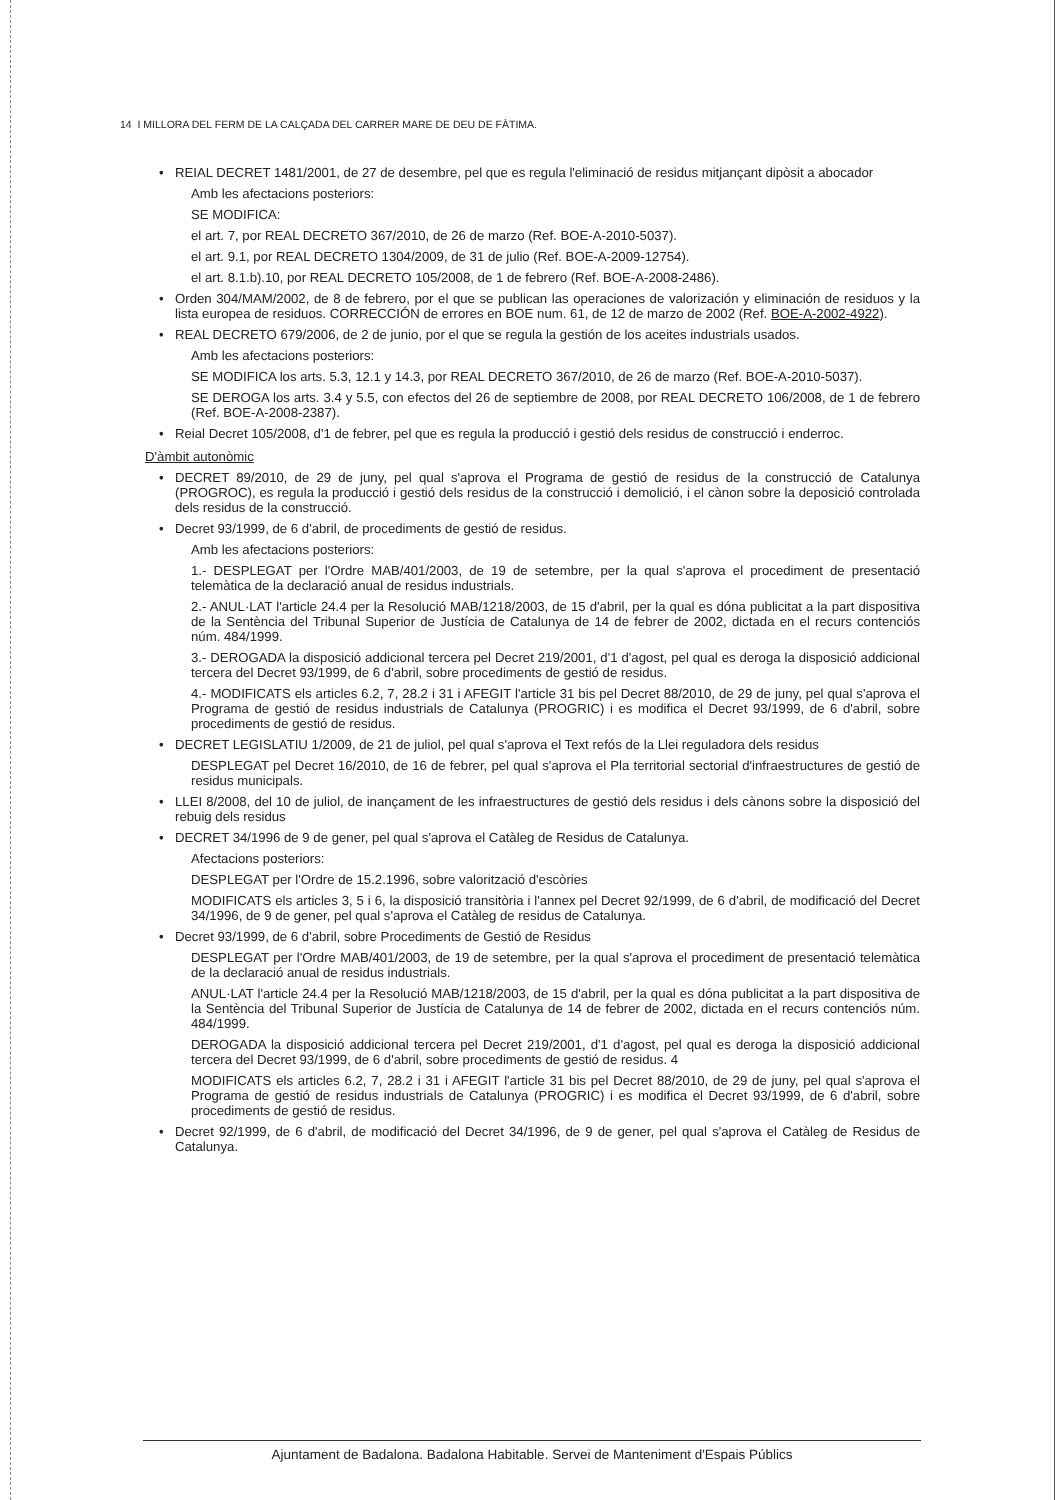14 I MILLORA DEL FERM DE LA CALÇADA DEL CARRER MARE DE DEU DE FÀTIMA.
• REIAL DECRET 1481/2001, de 27 de desembre, pel que es regula l'eliminació de residus mitjançant dipòsit a abocador
Amb les afectacions posteriors:
SE MODIFICA:
el art. 7, por REAL DECRETO 367/2010, de 26 de marzo (Ref. BOE-A-2010-5037).
el art. 9.1, por REAL DECRETO 1304/2009, de 31 de julio (Ref. BOE-A-2009-12754).
el art. 8.1.b).10, por REAL DECRETO 105/2008, de 1 de febrero (Ref. BOE-A-2008-2486).
• Orden 304/MAM/2002, de 8 de febrero, por el que se publican las operaciones de valorización y eliminación de residuos y la lista europea de residuos. CORRECCIÓN de errores en BOE num. 61, de 12 de marzo de 2002 (Ref. BOE-A-2002-4922).
• REAL DECRETO 679/2006, de 2 de junio, por el que se regula la gestión de los aceites industrials usados.
Amb les afectacions posteriors:
SE MODIFICA los arts. 5.3, 12.1 y 14.3, por REAL DECRETO 367/2010, de 26 de marzo (Ref. BOE-A-2010-5037).
SE DEROGA los arts. 3.4 y 5.5, con efectos del 26 de septiembre de 2008, por REAL DECRETO 106/2008, de 1 de febrero (Ref. BOE-A-2008-2387).
• Reial Decret 105/2008, d'1 de febrer, pel que es regula la producció i gestió dels residus de construcció i enderroc.
D'àmbit autonòmic
• DECRET 89/2010, de 29 de juny, pel qual s'aprova el Programa de gestió de residus de la construcció de Catalunya (PROGROC), es regula la producció i gestió dels residus de la construcció i demolició, i el cànon sobre la deposició controlada dels residus de la construcció.
• Decret 93/1999, de 6 d'abril, de procediments de gestió de residus.
Amb les afectacions posteriors:
1.- DESPLEGAT per l'Ordre MAB/401/2003, de 19 de setembre, per la qual s'aprova el procediment de presentació telemàtica de la declaració anual de residus industrials.
2.- ANUL·LAT l'article 24.4 per la Resolució MAB/1218/2003, de 15 d'abril, per la qual es dóna publicitat a la part dispositiva de la Sentència del Tribunal Superior de Justícia de Catalunya de 14 de febrer de 2002, dictada en el recurs contenciós núm. 484/1999.
3.- DEROGADA la disposició addicional tercera pel Decret 219/2001, d'1 d'agost, pel qual es deroga la disposició addicional tercera del Decret 93/1999, de 6 d'abril, sobre procediments de gestió de residus.
4.- MODIFICATS els articles 6.2, 7, 28.2 i 31 i AFEGIT l'article 31 bis pel Decret 88/2010, de 29 de juny, pel qual s'aprova el Programa de gestió de residus industrials de Catalunya (PROGRIC) i es modifica el Decret 93/1999, de 6 d'abril, sobre procediments de gestió de residus.
• DECRET LEGISLATIU 1/2009, de 21 de juliol, pel qual s'aprova el Text refós de la Llei reguladora dels residus
DESPLEGAT pel Decret 16/2010, de 16 de febrer, pel qual s'aprova el Pla territorial sectorial d'infraestructures de gestió de residus municipals.
• LLEI 8/2008, del 10 de juliol, de inançament de les infraestructures de gestió dels residus i dels cànons sobre la disposició del rebuig dels residus
• DECRET 34/1996 de 9 de gener, pel qual s'aprova el Catàleg de Residus de Catalunya.
Afectacions posteriors:
DESPLEGAT per l'Ordre de 15.2.1996, sobre valorització d'escòries
MODIFICATS els articles 3, 5 i 6, la disposició transitòria i l'annex pel Decret 92/1999, de 6 d'abril, de modificació del Decret 34/1996, de 9 de gener, pel qual s'aprova el Catàleg de residus de Catalunya.
• Decret 93/1999, de 6 d'abril, sobre Procediments de Gestió de Residus
DESPLEGAT per l'Ordre MAB/401/2003, de 19 de setembre, per la qual s'aprova el procediment de presentació telemàtica de la declaració anual de residus industrials.
ANUL·LAT l'article 24.4 per la Resolució MAB/1218/2003, de 15 d'abril, per la qual es dóna publicitat a la part dispositiva de la Sentència del Tribunal Superior de Justícia de Catalunya de 14 de febrer de 2002, dictada en el recurs contenciós núm. 484/1999.
DEROGADA la disposició addicional tercera pel Decret 219/2001, d'1 d'agost, pel qual es deroga la disposició addicional tercera del Decret 93/1999, de 6 d'abril, sobre procediments de gestió de residus. 4
MODIFICATS els articles 6.2, 7, 28.2 i 31 i AFEGIT l'article 31 bis pel Decret 88/2010, de 29 de juny, pel qual s'aprova el Programa de gestió de residus industrials de Catalunya (PROGRIC) i es modifica el Decret 93/1999, de 6 d'abril, sobre procediments de gestió de residus.
• Decret 92/1999, de 6 d'abril, de modificació del Decret 34/1996, de 9 de gener, pel qual s'aprova el Catàleg de Residus de Catalunya.
Ajuntament de Badalona. Badalona Habitable. Servei de Manteniment d'Espais Públics